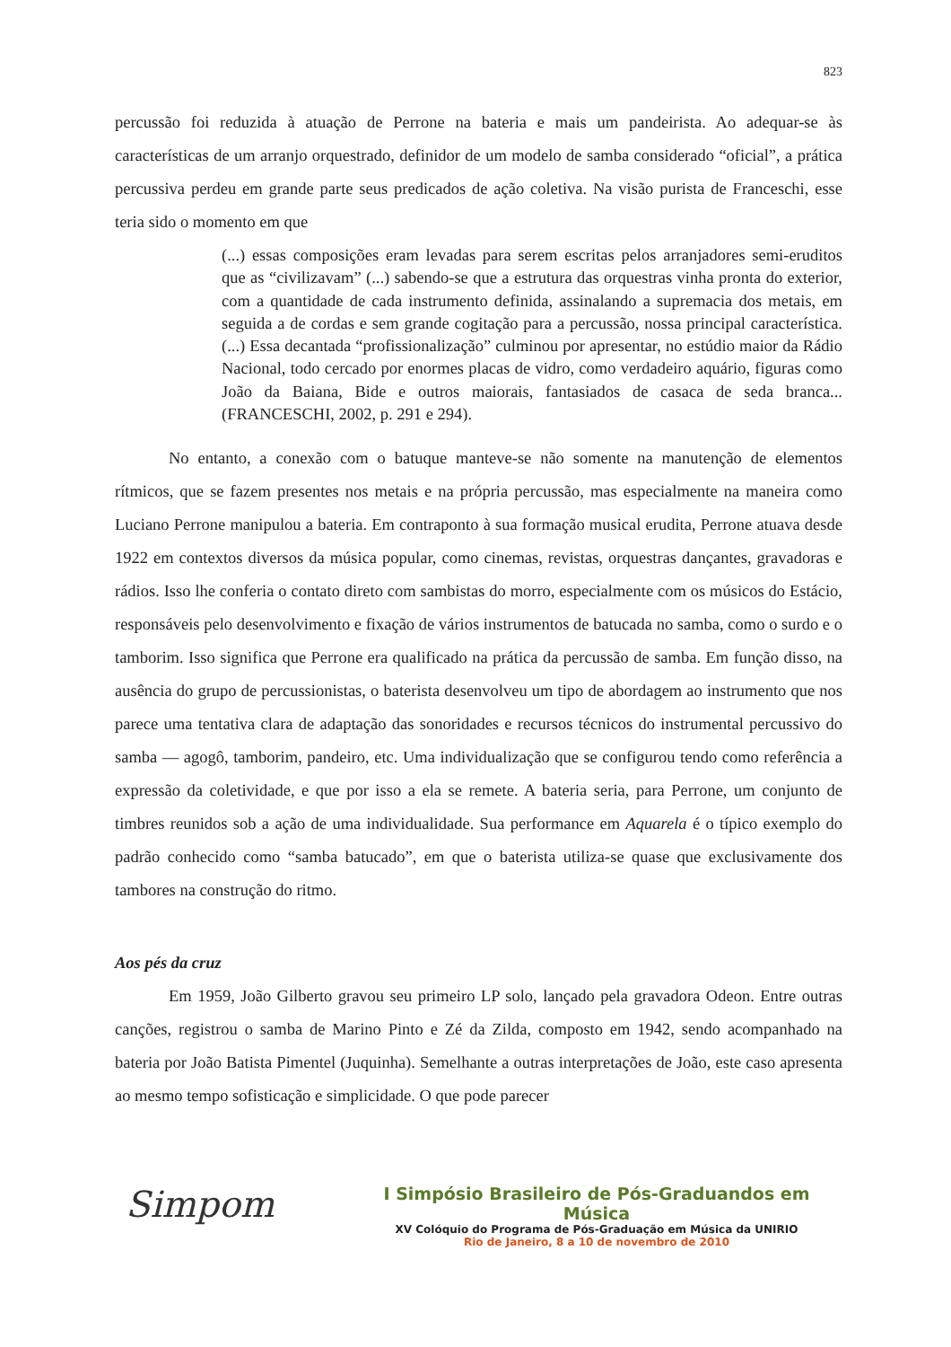823
percussão foi reduzida à atuação de Perrone na bateria e mais um pandeirista. Ao adequar-se às características de um arranjo orquestrado, definidor de um modelo de samba considerado “oficial”, a prática percussiva perdeu em grande parte seus predicados de ação coletiva. Na visão purista de Franceschi, esse teria sido o momento em que
(...) essas composições eram levadas para serem escritas pelos arranjadores semi-eruditos que as “civilizavam” (...) sabendo-se que a estrutura das orquestras vinha pronta do exterior, com a quantidade de cada instrumento definida, assinalando a supremacia dos metais, em seguida a de cordas e sem grande cogitação para a percussão, nossa principal característica. (...) Essa decantada “profissionalização” culminou por apresentar, no estúdio maior da Rádio Nacional, todo cercado por enormes placas de vidro, como verdadeiro aquário, figuras como João da Baiana, Bide e outros maiorais, fantasiados de casaca de seda branca... (FRANCESCHI, 2002, p. 291 e 294).
No entanto, a conexão com o batuque manteve-se não somente na manutenção de elementos rítmicos, que se fazem presentes nos metais e na própria percussão, mas especialmente na maneira como Luciano Perrone manipulou a bateria. Em contraponto à sua formação musical erudita, Perrone atuava desde 1922 em contextos diversos da música popular, como cinemas, revistas, orquestras dançantes, gravadoras e rádios. Isso lhe conferia o contato direto com sambistas do morro, especialmente com os músicos do Estácio, responsáveis pelo desenvolvimento e fixação de vários instrumentos de batucada no samba, como o surdo e o tamborim. Isso significa que Perrone era qualificado na prática da percussão de samba. Em função disso, na ausência do grupo de percussionistas, o baterista desenvolveu um tipo de abordagem ao instrumento que nos parece uma tentativa clara de adaptação das sonoridades e recursos técnicos do instrumental percussivo do samba — agogô, tamborim, pandeiro, etc. Uma individualização que se configurou tendo como referência a expressão da coletividade, e que por isso a ela se remete. A bateria seria, para Perrone, um conjunto de timbres reunidos sob a ação de uma individualidade. Sua performance em Aquarela é o típico exemplo do padrão conhecido como “samba batucado”, em que o baterista utiliza-se quase que exclusivamente dos tambores na construção do ritmo.
Aos pés da cruz
Em 1959, João Gilberto gravou seu primeiro LP solo, lançado pela gravadora Odeon. Entre outras canções, registrou o samba de Marino Pinto e Zé da Zilda, composto em 1942, sendo acompanhado na bateria por João Batista Pimentel (Juquinha). Semelhante a outras interpretações de João, este caso apresenta ao mesmo tempo sofisticação e simplicidade. O que pode parecer
Simpom
I Simpósio Brasileiro de Pós-Graduandos em Música
XV Colóquio do Programa de Pós-Graduação em Música da UNIRIO
Rio de Janeiro, 8 a 10 de novembro de 2010